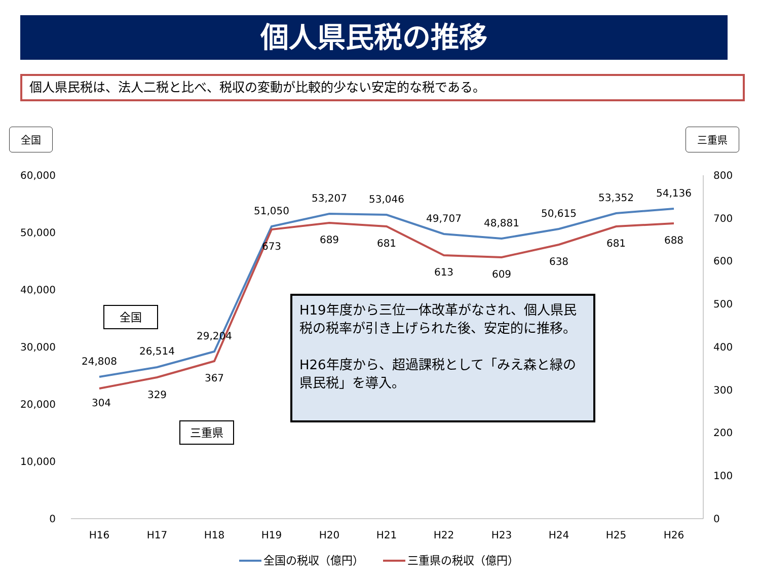個人県民税の推移
個人県民税は、法人二税と比べ、税収の変動が比較的少ない安定的な税である。
全国 三重県
60,000
50,000
40,000
30,000
20,000
10,000
0
800
700
600
500
400
300
200
100
0
H16
H17
H18
H19
H20
H21
H22
H23
H24
H25
H26
24,808
26,514
29,204
51,050
53,207
53,046
49,707
48,881
50,615
53,352
54,136
304
329
367
673
689
681
613
609
638
681
688
全国
三重県
全国の税収（億円）
三重県の税収（億円）
H19年度から三位一体改革がなされ、個人県民税の税率が引き上げられた後、安定的に推移。
H26年度から、超過課税として「みえ森と緑の県民税」を導入。